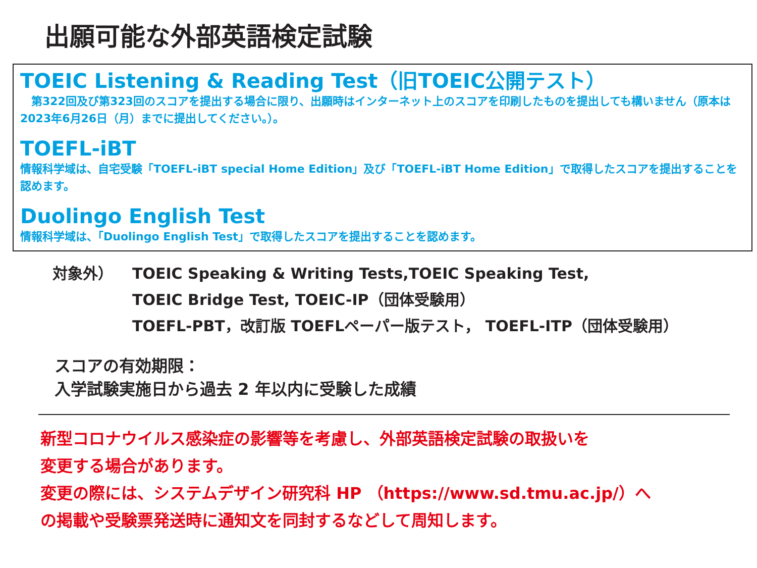出願可能な外部英語検定試験
TOEIC Listening & Reading Test（旧TOEIC公開テスト）
　第322回及び第323回のスコアを提出する場合に限り、出願時はインターネット上のスコアを印刷したものを提出しても構いません（原本は2023年6月26日（月）までに提出してください。）。
TOEFL-iBT
情報科学域は、自宅受験「TOEFL-iBT special Home Edition」及び「TOEFL-iBT Home Edition」で取得したスコアを提出することを認めます。
Duolingo English Test
情報科学域は、「Duolingo English Test」で取得したスコアを提出することを認めます。
対象外） TOEIC Speaking & Writing Tests,TOEIC Speaking Test,
TOEIC Bridge Test, TOEIC-IP（団体受験用）
TOEFL-PBT，改訂版 TOEFLペーパー版テスト， TOEFL-ITP（団体受験用）
スコアの有効期限：
入学試験実施日から過去 2 年以内に受験した成績
新型コロナウイルス感染症の影響等を考慮し、外部英語検定試験の取扱いを
変更する場合があります。
変更の際には、システムデザイン研究科 HP （https://www.sd.tmu.ac.jp/）へ
の掲載や受験票発送時に通知文を同封するなどして周知します。